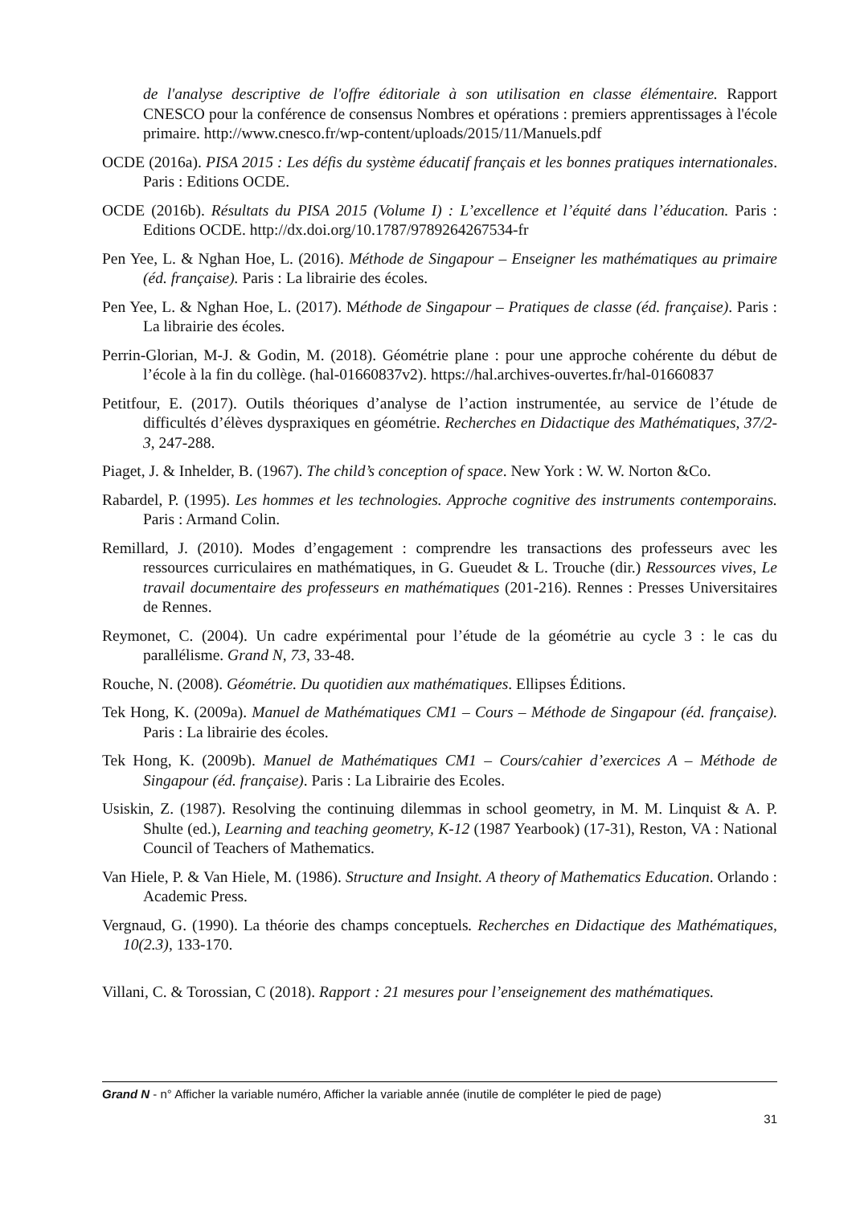de l'analyse descriptive de l'offre éditoriale à son utilisation en classe élémentaire. Rapport CNESCO pour la conférence de consensus Nombres et opérations : premiers apprentissages à l'école primaire. http://www.cnesco.fr/wp-content/uploads/2015/11/Manuels.pdf
OCDE (2016a). PISA 2015 : Les défis du système éducatif français et les bonnes pratiques internationales. Paris : Editions OCDE.
OCDE (2016b). Résultats du PISA 2015 (Volume I) : L’excellence et l’équité dans l’éducation. Paris : Editions OCDE. http://dx.doi.org/10.1787/9789264267534-fr
Pen Yee, L. & Nghan Hoe, L. (2016). Méthode de Singapour – Enseigner les mathématiques au primaire (éd. française). Paris : La librairie des écoles.
Pen Yee, L. & Nghan Hoe, L. (2017). Méthode de Singapour – Pratiques de classe (éd. française). Paris : La librairie des écoles.
Perrin-Glorian, M-J. & Godin, M. (2018). Géométrie plane : pour une approche cohérente du début de l’école à la fin du collège. (hal-01660837v2). https://hal.archives-ouvertes.fr/hal-01660837
Petitfour, E. (2017). Outils théoriques d’analyse de l’action instrumentée, au service de l’étude de difficultés d’élèves dyspraxiques en géométrie. Recherches en Didactique des Mathématiques, 37/2-3, 247-288.
Piaget, J. & Inhelder, B. (1967). The child’s conception of space. New York : W. W. Norton &Co.
Rabardel, P. (1995). Les hommes et les technologies. Approche cognitive des instruments contemporains. Paris : Armand Colin.
Remillard, J. (2010). Modes d’engagement : comprendre les transactions des professeurs avec les ressources curriculaires en mathématiques, in G. Gueudet & L. Trouche (dir.) Ressources vives, Le travail documentaire des professeurs en mathématiques (201-216). Rennes : Presses Universitaires de Rennes.
Reymonet, C. (2004). Un cadre expérimental pour l’étude de la géométrie au cycle 3 : le cas du parallélisme. Grand N, 73, 33-48.
Rouche, N. (2008). Géométrie. Du quotidien aux mathématiques. Ellipses Éditions.
Tek Hong, K. (2009a). Manuel de Mathématiques CM1 – Cours – Méthode de Singapour (éd. française). Paris : La librairie des écoles.
Tek Hong, K. (2009b). Manuel de Mathématiques CM1 – Cours/cahier d’exercices A – Méthode de Singapour (éd. française). Paris : La Librairie des Ecoles.
Usiskin, Z. (1987). Resolving the continuing dilemmas in school geometry, in M. M. Linquist & A. P. Shulte (ed.), Learning and teaching geometry, K-12 (1987 Yearbook) (17-31), Reston, VA : National Council of Teachers of Mathematics.
Van Hiele, P. & Van Hiele, M. (1986). Structure and Insight. A theory of Mathematics Education. Orlando : Academic Press.
Vergnaud, G. (1990). La théorie des champs conceptuels. Recherches en Didactique des Mathématiques, 10(2.3), 133-170.
Villani, C. & Torossian, C (2018). Rapport : 21 mesures pour l’enseignement des mathématiques.
Grand N - n° Afficher la variable numéro, Afficher la variable année (inutile de compléter le pied de page)
31